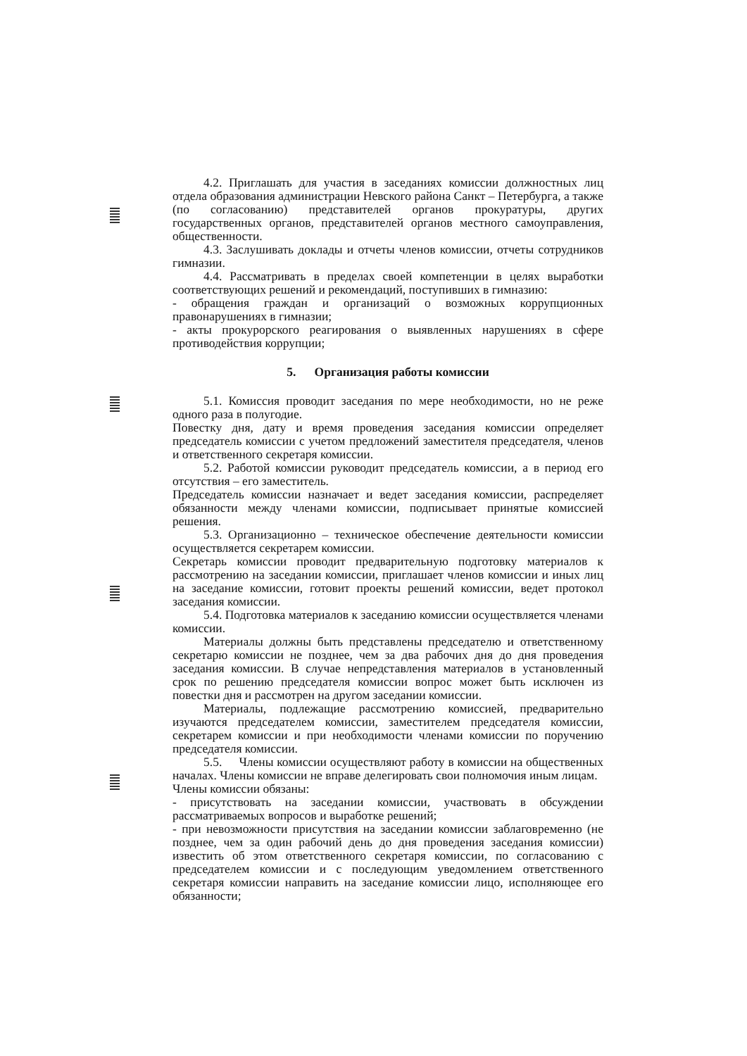4.2. Приглашать для участия в заседаниях комиссии должностных лиц отдела образования администрации Невского района Санкт – Петербурга, а также (по согласованию) представителей органов прокуратуры, других государственных органов, представителей органов местного самоуправления, общественности.
4.3. Заслушивать доклады и отчеты членов комиссии, отчеты сотрудников гимназии.
4.4. Рассматривать в пределах своей компетенции в целях выработки соответствующих решений и рекомендаций, поступивших в гимназию:
- обращения граждан и организаций о возможных коррупционных правонарушениях в гимназии;
- акты прокурорского реагирования о выявленных нарушениях в сфере противодействия коррупции;
5. Организация работы комиссии
5.1. Комиссия проводит заседания по мере необходимости, но не реже одного раза в полугодие.
Повестку дня, дату и время проведения заседания комиссии определяет председатель комиссии с учетом предложений заместителя председателя, членов и ответственного секретаря комиссии.
5.2. Работой комиссии руководит председатель комиссии, а в период его отсутствия – его заместитель.
Председатель комиссии назначает и ведет заседания комиссии, распределяет обязанности между членами комиссии, подписывает принятые комиссией решения.
5.3. Организационно – техническое обеспечение деятельности комиссии осуществляется секретарем комиссии.
Секретарь комиссии проводит предварительную подготовку материалов к рассмотрению на заседании комиссии, приглашает членов комиссии и иных лиц на заседание комиссии, готовит проекты решений комиссии, ведет протокол заседания комиссии.
5.4. Подготовка материалов к заседанию комиссии осуществляется членами комиссии.
Материалы должны быть представлены председателю и ответственному секретарю комиссии не позднее, чем за два рабочих дня до дня проведения заседания комиссии. В случае непредставления материалов в установленный срок по решению председателя комиссии вопрос может быть исключен из повестки дня и рассмотрен на другом заседании комиссии.
Материалы, подлежащие рассмотрению комиссией, предварительно изучаются председателем комиссии, заместителем председателя комиссии, секретарем комиссии и при необходимости членами комиссии по поручению председателя комиссии.
5.5. Члены комиссии осуществляют работу в комиссии на общественных началах. Члены комиссии не вправе делегировать свои полномочия иным лицам.
Члены комиссии обязаны:
- присутствовать на заседании комиссии, участвовать в обсуждении рассматриваемых вопросов и выработке решений;
- при невозможности присутствия на заседании комиссии заблаговременно (не позднее, чем за один рабочий день до дня проведения заседания комиссии) известить об этом ответственного секретаря комиссии, по согласованию с председателем комиссии и с последующим уведомлением ответственного секретаря комиссии направить на заседание комиссии лицо, исполняющее его обязанности;